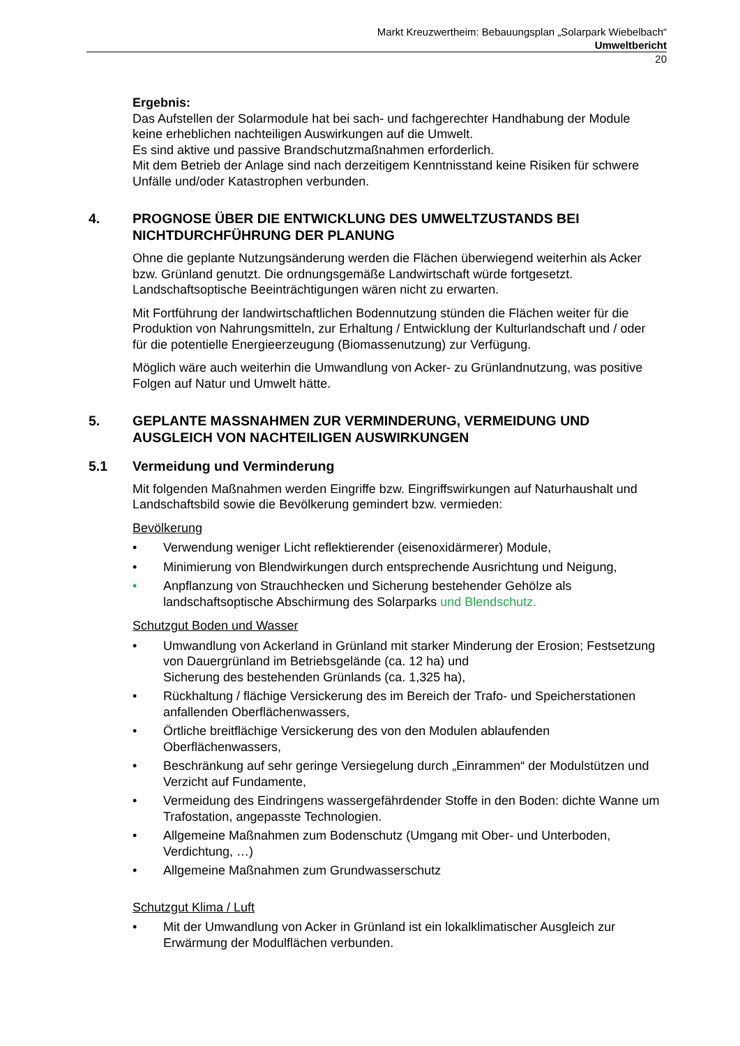Markt Kreuzwertheim: Bebauungsplan „Solarpark Wiebelbach“
Umweltbericht
20
Ergebnis:
Das Aufstellen der Solarmodule hat bei sach- und fachgerechter Handhabung der Module keine erheblichen nachteiligen Auswirkungen auf die Umwelt.
Es sind aktive und passive Brandschutzmaßnahmen erforderlich.
Mit dem Betrieb der Anlage sind nach derzeitigem Kenntnisstand keine Risiken für schwere Unfälle und/oder Katastrophen verbunden.
4. PROGNOSE ÜBER DIE ENTWICKLUNG DES UMWELTZUSTANDS BEI NICHTDURCHFÜHRUNG DER PLANUNG
Ohne die geplante Nutzungsänderung werden die Flächen überwiegend weiterhin als Acker bzw. Grünland genutzt. Die ordnungsgemäße Landwirtschaft würde fortgesetzt. Landschaftsoptische Beeinträchtigungen wären nicht zu erwarten.
Mit Fortführung der landwirtschaftlichen Bodennutzung stünden die Flächen weiter für die Produktion von Nahrungsmitteln, zur Erhaltung / Entwicklung der Kulturlandschaft und / oder für die potentielle Energieerzeugung (Biomassenutzung) zur Verfügung.
Möglich wäre auch weiterhin die Umwandlung von Acker- zu Grünlandnutzung, was positive Folgen auf Natur und Umwelt hätte.
5. GEPLANTE MASSNAHMEN ZUR VERMINDERUNG, VERMEIDUNG UND AUSGLEICH VON NACHTEILIGEN AUSWIRKUNGEN
5.1 Vermeidung und Verminderung
Mit folgenden Maßnahmen werden Eingriffe bzw. Eingriffswirkungen auf Naturhaushalt und Landschaftsbild sowie die Bevölkerung gemindert bzw. vermieden:
Bevölkerung
• Verwendung weniger Licht reflektierender (eisenoxidärmerer) Module,
• Minimierung von Blendwirkungen durch entsprechende Ausrichtung und Neigung,
• Anpflanzung von Strauchhecken und Sicherung bestehender Gehölze als landschaftsoptische Abschirmung des Solarparks und Blendschutz.
Schutzgut Boden und Wasser
• Umwandlung von Ackerland in Grünland mit starker Minderung der Erosion; Festsetzung von Dauergrünland im Betriebsgelände (ca. 12 ha) und
Sicherung des bestehenden Grünlands (ca. 1,325 ha),
• Rückhaltung / flächige Versickerung des im Bereich der Trafo- und Speicherstationen anfallenden Oberflächenwassers,
• Örtliche breitflächige Versickerung des von den Modulen ablaufenden Oberflächenwassers,
• Beschränkung auf sehr geringe Versiegelung durch „Einrammen“ der Modulstützen und Verzicht auf Fundamente,
• Vermeidung des Eindringens wassergefährdender Stoffe in den Boden: dichte Wanne um Trafostation, angepasste Technologien.
• Allgemeine Maßnahmen zum Bodenschutz (Umgang mit Ober- und Unterboden, Verdichtung, …)
• Allgemeine Maßnahmen zum Grundwasserschutz
Schutzgut Klima / Luft
• Mit der Umwandlung von Acker in Grünland ist ein lokalklimatischer Ausgleich zur Erwärmung der Modulflächen verbunden.